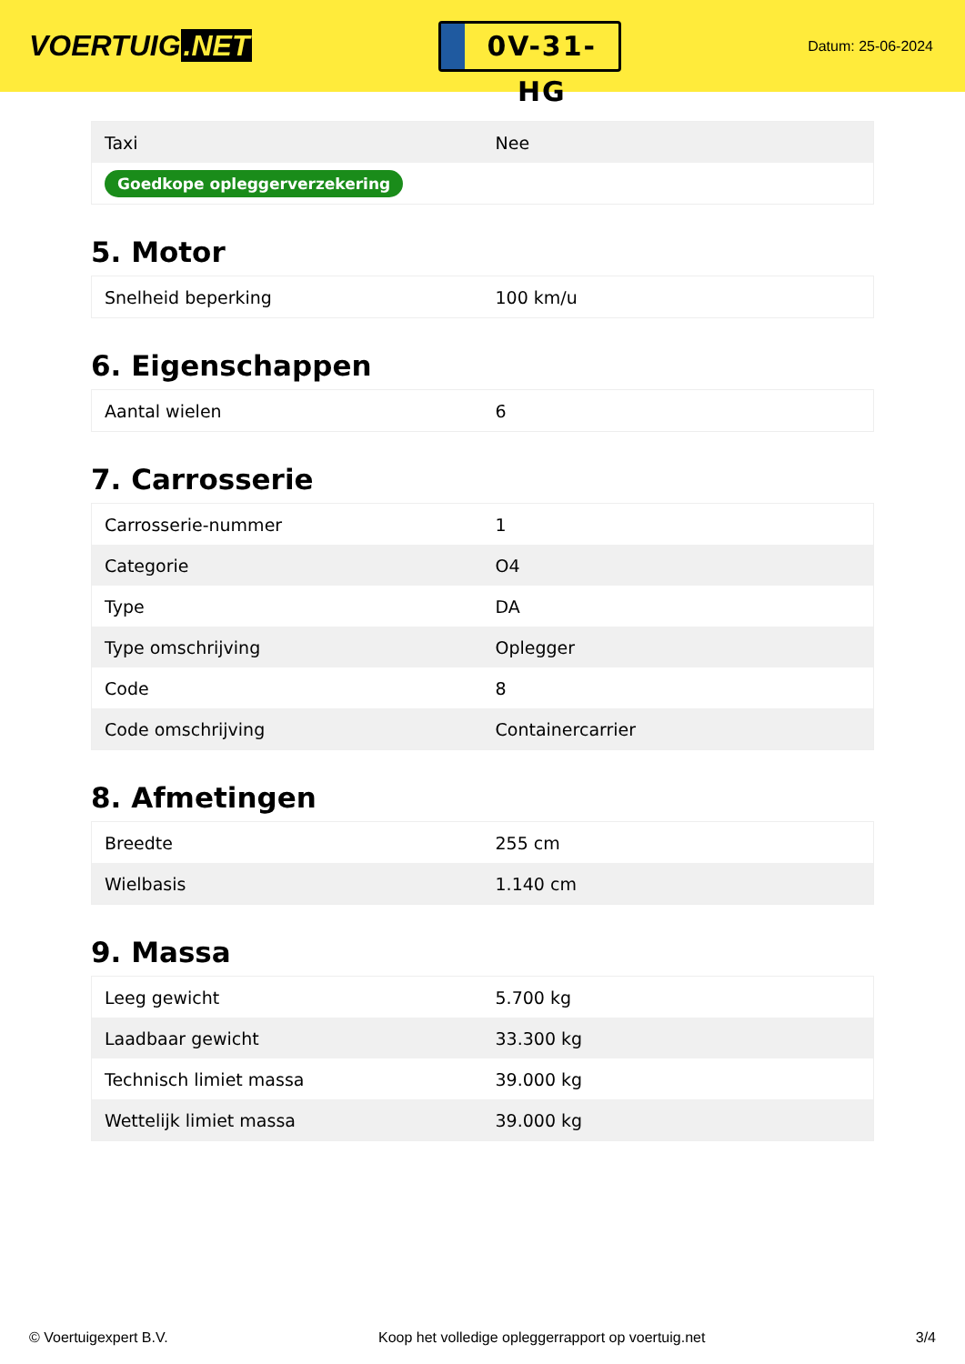VOERTUIG.NET
0V-31-HG
Datum: 25-06-2024
| Taxi | Nee |
| Goedkope opleggerverzekering | |
5. Motor
| Snelheid beperking | 100 km/u |
6. Eigenschappen
| Aantal wielen | 6 |
7. Carrosserie
| Carrosserie-nummer | 1 |
| Categorie | O4 |
| Type | DA |
| Type omschrijving | Oplegger |
| Code | 8 |
| Code omschrijving | Containercarrier |
8. Afmetingen
| Breedte | 255 cm |
| Wielbasis | 1.140 cm |
9. Massa
| Leeg gewicht | 5.700 kg |
| Laadbaar gewicht | 33.300 kg |
| Technisch limiet massa | 39.000 kg |
| Wettelijk limiet massa | 39.000 kg |
© Voertuigexpert B.V. Koop het volledige opleggerrapport op voertuig.net 3/4